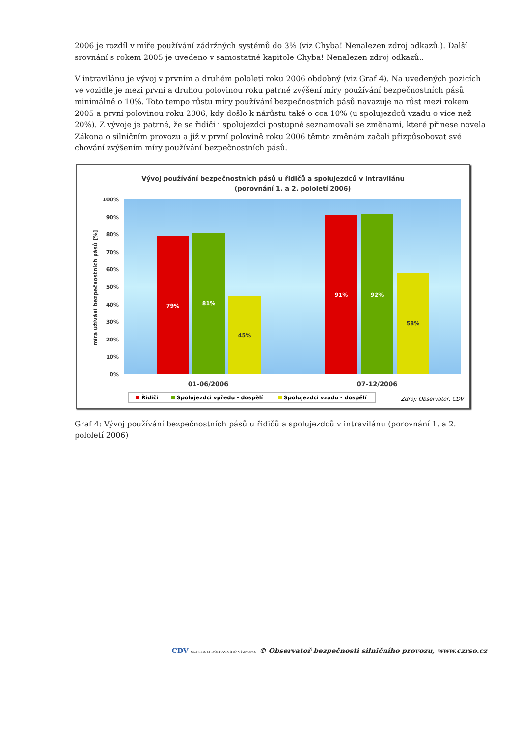2006 je rozdíl v míře používání zádržných systémů do 3% (viz Chyba! Nenalezen zdroj odkazů.). Další srovnání s rokem 2005 je uvedeno v samostatné kapitole Chyba! Nenalezen zdroj odkazů..
V intravilánu je vývoj v prvním a druhém pololetí roku 2006 obdobný (viz Graf 4). Na uvedených pozicích ve vozidle je mezi první a druhou polovinou roku patrné zvýšení míry používání bezpečnostních pásů minimálně o 10%. Toto tempo růstu míry používání bezpečnostních pásů navazuje na růst mezi rokem 2005 a první polovinou roku 2006, kdy došlo k nárůstu také o cca 10% (u spolujezdců vzadu o více než 20%). Z vývoje je patrné, že se řidiči i spolujezdci postupně seznamovali se změnami, které přinese novela Zákona o silničním provozu a již v první polovině roku 2006 těmto změnám začali přizpůsobovat své chování zvýšením míry používání bezpečnostních pásů.
Vývoj používání bezpečnostních pásů u řidičů a spolujezdců v intravilánu
(porovnání 1. a 2. pololetí 2006)
100%
90%
80%
70%
60%
50%
40%
30%
20%
10%
0%
míra užívání bezpečnostních pásů [%]
79%
81%
45%
91%
92%
58%
01-06/2006
07-12/2006
Řidiči
Spolujezdci vpředu - dospělí
Spolujezdci vzadu - dospělí
Zdroj: Observatoř, CDV
Graf 4: Vývoj používání bezpečnostních pásů u řidičů a spolujezdců v intravilánu (porovnání 1. a 2. pololetí 2006)
CDV CENTRUM DOPRAVNÍHO VÝZKUMU © Observatoř bezpečnosti silničního provozu, www.czrso.cz